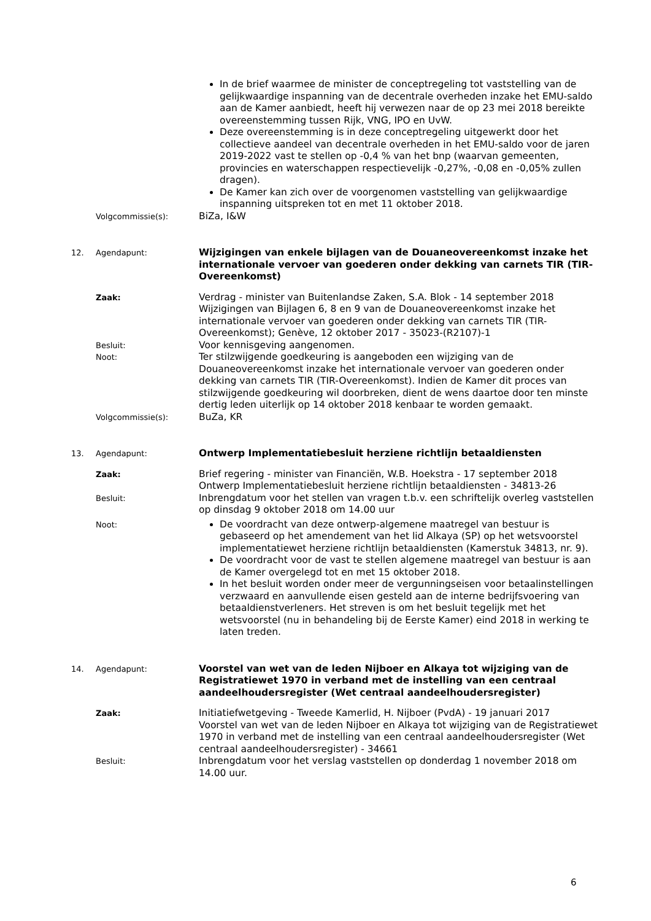In de brief waarmee de minister de conceptregeling tot vaststelling van de gelijkwaardige inspanning van de decentrale overheden inzake het EMU-saldo aan de Kamer aanbiedt, heeft hij verwezen naar de op 23 mei 2018 bereikte overeenstemming tussen Rijk, VNG, IPO en UvW.
Deze overeenstemming is in deze conceptregeling uitgewerkt door het collectieve aandeel van decentrale overheden in het EMU-saldo voor de jaren 2019-2022 vast te stellen op -0,4 % van het bnp (waarvan gemeenten, provincies en waterschappen respectievelijk -0,27%, -0,08 en -0,05% zullen dragen).
De Kamer kan zich over de voorgenomen vaststelling van gelijkwaardige inspanning uitspreken tot en met 11 oktober 2018.
Volgcommissie(s):
BiZa, I&W
12. Agendapunt:
Wijzigingen van enkele bijlagen van de Douaneovereenkomst inzake het internationale vervoer van goederen onder dekking van carnets TIR (TIR-Overeenkomst)
Zaak:
Verdrag - minister van Buitenlandse Zaken, S.A. Blok - 14 september 2018
Wijzigingen van Bijlagen 6, 8 en 9 van de Douaneovereenkomst inzake het internationale vervoer van goederen onder dekking van carnets TIR (TIR-Overeenkomst); Genève, 12 oktober 2017 - 35023-(R2107)-1
Besluit:
Voor kennisgeving aangenomen.
Noot:
Ter stilzwijgende goedkeuring is aangeboden een wijziging van de Douaneovereenkomst inzake het internationale vervoer van goederen onder dekking van carnets TIR (TIR-Overeenkomst). Indien de Kamer dit proces van stilzwijgende goedkeuring wil doorbreken, dient de wens daartoe door ten minste dertig leden uiterlijk op 14 oktober 2018 kenbaar te worden gemaakt.
Volgcommissie(s):
BuZa, KR
13. Agendapunt:
Ontwerp Implementatiebesluit herziene richtlijn betaaldiensten
Zaak:
Brief regering - minister van Financiën, W.B. Hoekstra - 17 september 2018
Ontwerp Implementatiebesluit herziene richtlijn betaaldiensten - 34813-26
Besluit:
Inbrengdatum voor het stellen van vragen t.b.v. een schriftelijk overleg vaststellen op dinsdag 9 oktober 2018 om 14.00 uur
Noot:
De voordracht van deze ontwerp-algemene maatregel van bestuur is gebaseerd op het amendement van het lid Alkaya (SP) op het wetsvoorstel implementatiewet herziene richtlijn betaaldiensten (Kamerstuk 34813, nr. 9).
De voordracht voor de vast te stellen algemene maatregel van bestuur is aan de Kamer overgelegd tot en met 15 oktober 2018.
In het besluit worden onder meer de vergunningseisen voor betaalinstellingen verzwaard en aanvullende eisen gesteld aan de interne bedrijfsvoering van betaaldienstverleners. Het streven is om het besluit tegelijk met het wetsvoorstel (nu in behandeling bij de Eerste Kamer) eind 2018 in werking te laten treden.
14. Agendapunt:
Voorstel van wet van de leden Nijboer en Alkaya tot wijziging van de Registratiewet 1970 in verband met de instelling van een centraal aandeelhoudersregister (Wet centraal aandeelhoudersregister)
Zaak:
Initiatiefwetgeving - Tweede Kamerlid, H. Nijboer (PvdA) - 19 januari 2017
Voorstel van wet van de leden Nijboer en Alkaya tot wijziging van de Registratiewet 1970 in verband met de instelling van een centraal aandeelhoudersregister (Wet centraal aandeelhoudersregister) - 34661
Besluit:
Inbrengdatum voor het verslag vaststellen op donderdag 1 november 2018 om 14.00 uur.
6